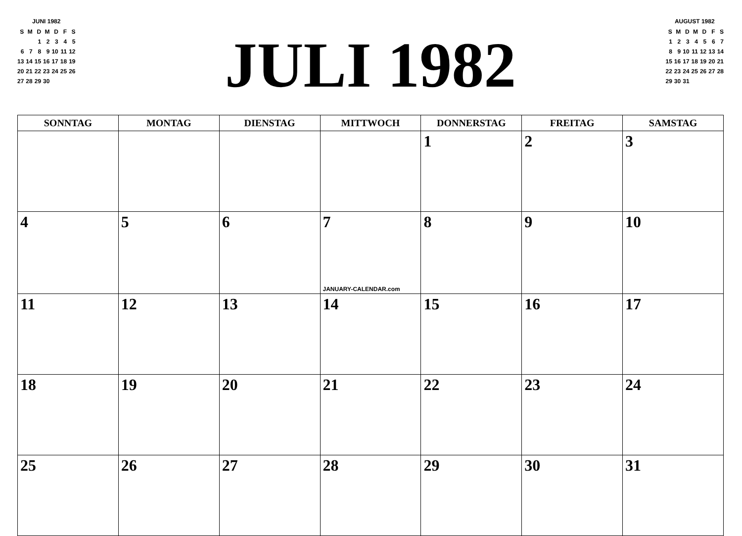JUNI 1982
| S | M | D | M | D | F | S |
| | | 1 | 2 | 3 | 4 | 5 |
| 6 | 7 | 8 | 9 | 10 | 11 | 12 |
| 13 | 14 | 15 | 16 | 17 | 18 | 19 |
| 20 | 21 | 22 | 23 | 24 | 25 | 26 |
| 27 | 28 | 29 | 30 | | | |
JULI 1982
AUGUST 1982
| S | M | D | M | D | F | S |
| 1 | 2 | 3 | 4 | 5 | 6 | 7 |
| 8 | 9 | 10 | 11 | 12 | 13 | 14 |
| 15 | 16 | 17 | 18 | 19 | 20 | 21 |
| 22 | 23 | 24 | 25 | 26 | 27 | 28 |
| 29 | 30 | 31 | | | | |
| SONNTAG | MONTAG | DIENSTAG | MITTWOCH | DONNERSTAG | FREITAG | SAMSTAG |
| --- | --- | --- | --- | --- | --- | --- |
| | | | | 1 | 2 | 3 |
| 4 | 5 | 6 | 7 JANUARY-CALENDAR.com | 8 | 9 | 10 |
| 11 | 12 | 13 | 14 | 15 | 16 | 17 |
| 18 | 19 | 20 | 21 | 22 | 23 | 24 |
| 25 | 26 | 27 | 28 | 29 | 30 | 31 |